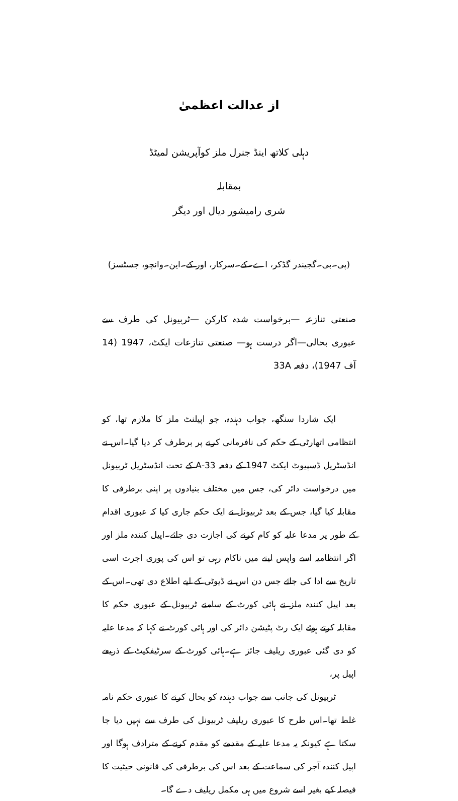از عدالت اعظمیٰ
دہلی کلاتھ اینڈ جنرل ملز کوآپریشن لمیٹڈ
بمقابلہ
شری رامیشور دیال اور دیگر
(پی۔بی۔گجیندر گڈکر، اے۔کے۔سرکار، اور کے۔این۔وانچو، جسٹسز)
صنعتی تنازعہ —برخواست شدہ کارکن —ٹربیونل کی طرف سے عبوری بحالی—اگر درست ہو— صنعتی تنازعات ایکٹ، 1947 (14 آف 1947)، دفعہ 33A
ایک شاردا سنگھ، جواب دہندہ، جو اپیلنٹ ملز کا ملازم تھا، کو انتظامی اتھارٹی کے حکم کی نافرمانی کرنے پر برطرف کر دیا گیا۔اس نے انڈسٹریل ڈسپیوٹ ایکٹ 1947 کے دفعہ 33-A کے تحت انڈسٹریل ٹربیونل میں درخواست دائر کی، جس میں مختلف بنیادوں پر اپنی برطرفی کا مقابلہ کیا گیا، جس کے بعد ٹربیونل نے ایک حکم جاری کیا کہ عبوری اقدام کے طور پر مدعا علیہ کو کام کرنے کی اجازت دی جائے۔اپیل کنندہ ملز اور اگر انتظامیہ اسے واپس لینے میں ناکام رہی تو اس کی پوری اجرت اسی تاریخ سے ادا کی جائے جس دن اس نے ڈیوٹی کے لیے اطلاع دی تھی۔اس کے بعد اپیل کنندہ ملز نے ہائی کورٹ کے سامنے ٹربیونل کے عبوری حکم کا مقابلہ کرتے ہوئے ایک رٹ پٹیشن دائر کی اور ہائی کورٹ نے کہا کہ مدعا علیہ کو دی گئی عبوری ریلیف جائز ہے۔ہائی کورٹ کے سرٹیفکیٹ کے ذریعے اپیل پر،
ٹربیونل کی جانب سے جواب دہندہ کو بحال کرنے کا عبوری حکم نامہ غلط تھا۔اس طرح کا عبوری ریلیف ٹربیونل کی طرف سے نہیں دیا جا سکتا ہے کیونکہ یہ مدعا علیہ کے مقدمے کو مقدم کرنے کے مترادف ہوگا اور اپیل کنندہ آجر کی سماعت کے بعد اس کی برطرفی کی قانونی حیثیت کا فیصلہ کیے بغیر اسے شروع میں ہی مکمل ریلیف دے گا۔